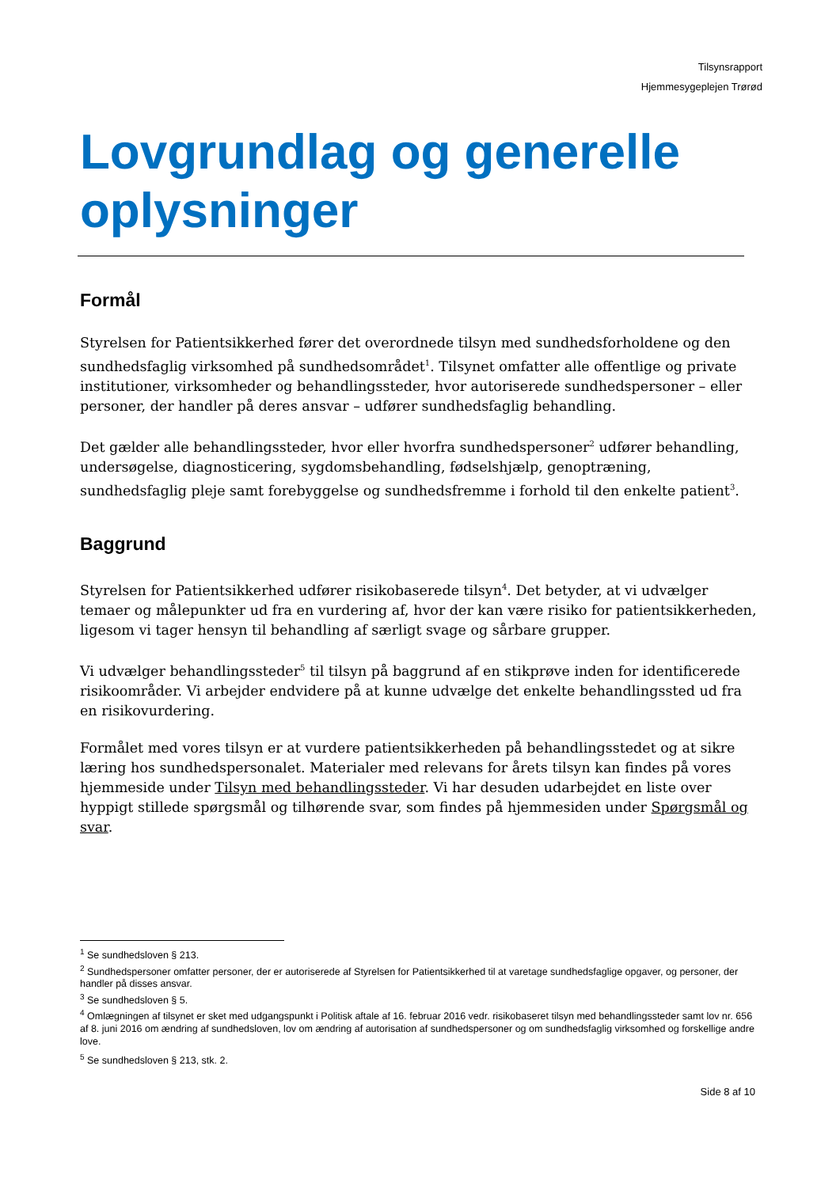Tilsynsrapport
Hjemmesygeplejen Trørød
Lovgrundlag og generelle oplysninger
Formål
Styrelsen for Patientsikkerhed fører det overordnede tilsyn med sundhedsforholdene og den sundhedsfaglig virksomhed på sundhedsområdet<sup>1</sup>. Tilsynet omfatter alle offentlige og private institutioner, virksomheder og behandlingssteder, hvor autoriserede sundhedspersoner – eller personer, der handler på deres ansvar – udfører sundhedsfaglig behandling.
Det gælder alle behandlingssteder, hvor eller hvorfra sundhedspersoner<sup>2</sup> udfører behandling, undersøgelse, diagnosticering, sygdomsbehandling, fødselshjælp, genoptræning, sundhedsfaglig pleje samt forebyggelse og sundhedsfremme i forhold til den enkelte patient<sup>3</sup>.
Baggrund
Styrelsen for Patientsikkerhed udfører risikobaserede tilsyn<sup>4</sup>. Det betyder, at vi udvælger temaer og målepunkter ud fra en vurdering af, hvor der kan være risiko for patientsikkerheden, ligesom vi tager hensyn til behandling af særligt svage og sårbare grupper.
Vi udvælger behandlingssteder<sup>5</sup> til tilsyn på baggrund af en stikprøve inden for identificerede risikoområder. Vi arbejder endvidere på at kunne udvælge det enkelte behandlingssted ud fra en risikovurdering.
Formålet med vores tilsyn er at vurdere patientsikkerheden på behandlingsstedet og at sikre læring hos sundhedspersonalet. Materialer med relevans for årets tilsyn kan findes på vores hjemmeside under Tilsyn med behandlingssteder. Vi har desuden udarbejdet en liste over hyppigt stillede spørgsmål og tilhørende svar, som findes på hjemmesiden under Spørgsmål og svar.
<sup>1</sup> Se sundhedsloven § 213.
<sup>2</sup> Sundhedspersoner omfatter personer, der er autoriserede af Styrelsen for Patientsikkerhed til at varetage sundhedsfaglige opgaver, og personer, der handler på disses ansvar.
<sup>3</sup> Se sundhedsloven § 5.
<sup>4</sup> Omlægningen af tilsynet er sket med udgangspunkt i Politisk aftale af 16. februar 2016 vedr. risikobaseret tilsyn med behandlingssteder samt lov nr. 656 af 8. juni 2016 om ændring af sundhedsloven, lov om ændring af autorisation af sundhedspersoner og om sundhedsfaglig virksomhed og forskellige andre love.
<sup>5</sup> Se sundhedsloven § 213, stk. 2.
Side 8 af 10